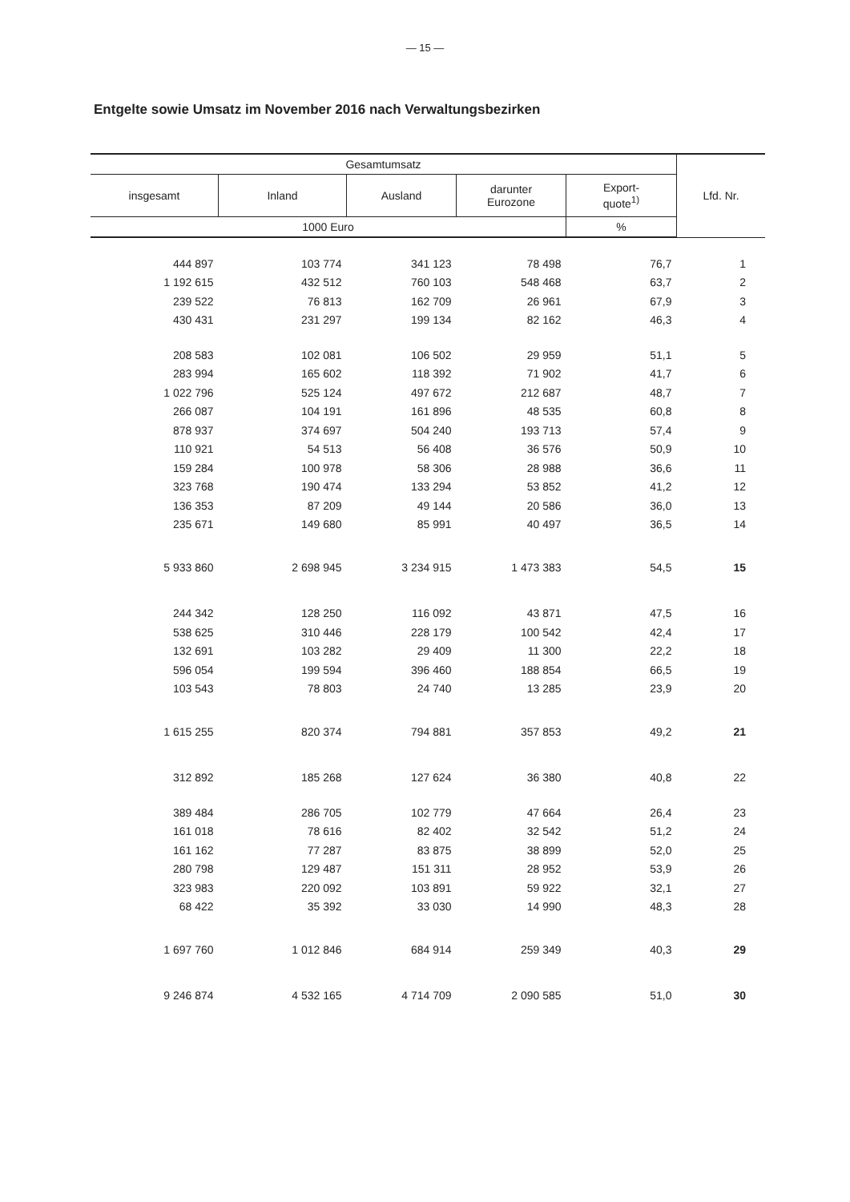— 15 —
Entgelte sowie Umsatz im November 2016 nach Verwaltungsbezirken
| Gesamtumsatz | | | | | Lfd. Nr. |
| --- | --- | --- | --- | --- | --- |
| insgesamt | Inland | Ausland | darunter Eurozone | Export- quote<sup>1)</sup> | |
| 1000 Euro | | | | % | |
| 444 897 | 103 774 | 341 123 | 78 498 | 76,7 | 1 |
| 1 192 615 | 432 512 | 760 103 | 548 468 | 63,7 | 2 |
| 239 522 | 76 813 | 162 709 | 26 961 | 67,9 | 3 |
| 430 431 | 231 297 | 199 134 | 82 162 | 46,3 | 4 |
| 208 583 | 102 081 | 106 502 | 29 959 | 51,1 | 5 |
| 283 994 | 165 602 | 118 392 | 71 902 | 41,7 | 6 |
| 1 022 796 | 525 124 | 497 672 | 212 687 | 48,7 | 7 |
| 266 087 | 104 191 | 161 896 | 48 535 | 60,8 | 8 |
| 878 937 | 374 697 | 504 240 | 193 713 | 57,4 | 9 |
| 110 921 | 54 513 | 56 408 | 36 576 | 50,9 | 10 |
| 159 284 | 100 978 | 58 306 | 28 988 | 36,6 | 11 |
| 323 768 | 190 474 | 133 294 | 53 852 | 41,2 | 12 |
| 136 353 | 87 209 | 49 144 | 20 586 | 36,0 | 13 |
| 235 671 | 149 680 | 85 991 | 40 497 | 36,5 | 14 |
| 5 933 860 | 2 698 945 | 3 234 915 | 1 473 383 | 54,5 | 15 |
| 244 342 | 128 250 | 116 092 | 43 871 | 47,5 | 16 |
| 538 625 | 310 446 | 228 179 | 100 542 | 42,4 | 17 |
| 132 691 | 103 282 | 29 409 | 11 300 | 22,2 | 18 |
| 596 054 | 199 594 | 396 460 | 188 854 | 66,5 | 19 |
| 103 543 | 78 803 | 24 740 | 13 285 | 23,9 | 20 |
| 1 615 255 | 820 374 | 794 881 | 357 853 | 49,2 | 21 |
| 312 892 | 185 268 | 127 624 | 36 380 | 40,8 | 22 |
| 389 484 | 286 705 | 102 779 | 47 664 | 26,4 | 23 |
| 161 018 | 78 616 | 82 402 | 32 542 | 51,2 | 24 |
| 161 162 | 77 287 | 83 875 | 38 899 | 52,0 | 25 |
| 280 798 | 129 487 | 151 311 | 28 952 | 53,9 | 26 |
| 323 983 | 220 092 | 103 891 | 59 922 | 32,1 | 27 |
| 68 422 | 35 392 | 33 030 | 14 990 | 48,3 | 28 |
| 1 697 760 | 1 012 846 | 684 914 | 259 349 | 40,3 | 29 |
| 9 246 874 | 4 532 165 | 4 714 709 | 2 090 585 | 51,0 | 30 |